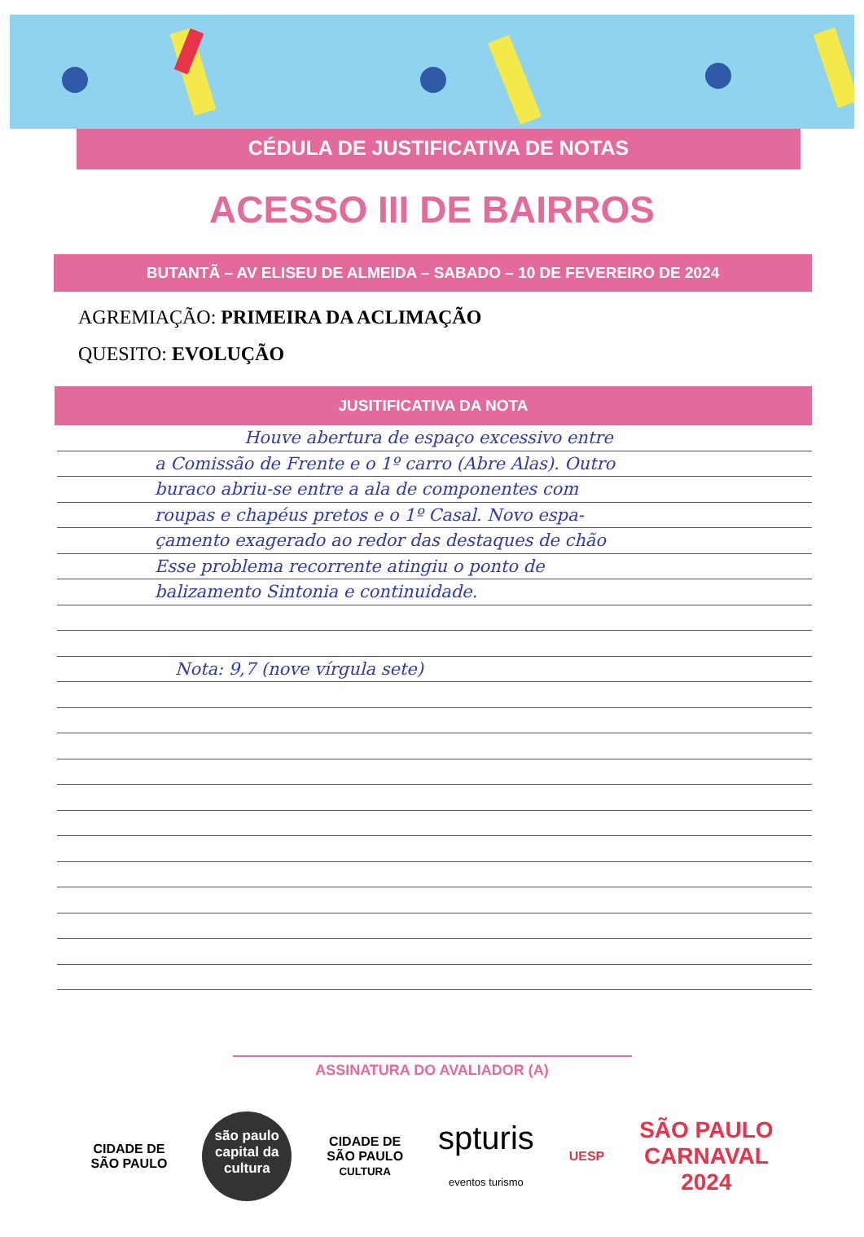CÉDULA DE JUSTIFICATIVA DE NOTAS
ACESSO III DE BAIRROS
BUTANTÃ – AV ELISEU DE ALMEIDA – SABADO – 10 DE FEVEREIRO DE 2024
AGREMIAÇÃO: PRIMEIRA DA ACLIMAÇÃO
QUESITO: EVOLUÇÃO
JUSITIFICATIVA DA NOTA
Houve abertura de espaço excessivo entre
a Comissão de Frente e o 1º carro (Abre Alas). Outro
buraco abriu-se entre a ala de componentes com
roupas e chapéus pretos e o 1º Casal. Novo espa-
çamento exagerado ao redor das destaques de chão
Esse problema recorrente atingiu o ponto de
balizamento Sintonia e continuidade.
Nota: 9,7 (nove vírgula sete)
ASSINATURA DO AVALIADOR (A)
CIDADE DE
SÃO PAULO
são paulo capital da cultura
CIDADE DE
SÃO PAULO
CULTURA
spturis
eventos turismo
UESP
SÃO PAULO
CARNAVAL
2024